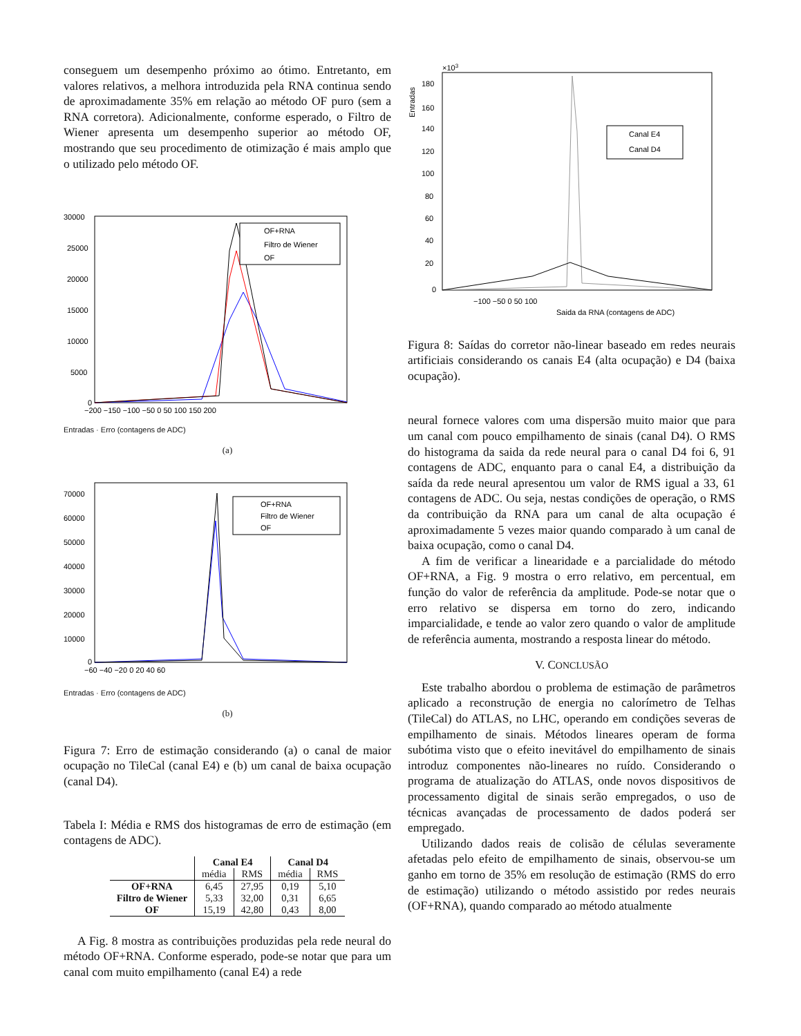conseguem um desempenho próximo ao ótimo. Entretanto, em valores relativos, a melhora introduzida pela RNA continua sendo de aproximadamente 35% em relação ao método OF puro (sem a RNA corretora). Adicionalmente, conforme esperado, o Filtro de Wiener apresenta um desempenho superior ao método OF, mostrando que seu procedimento de otimização é mais amplo que o utilizado pelo método OF.
30000
25000
20000
15000
10000
5000
0
−200 −150 −100 −50 0 50 100 150 200
OF+RNA
Filtro de Wiener
OF
Entradas · Erro (contagens de ADC)
(a)
70000
60000
50000
40000
30000
20000
10000
0
−60 −40 −20 0 20 40 60
OF+RNA
Filtro de Wiener
OF
Entradas · Erro (contagens de ADC)
(b)
Figura 7: Erro de estimação considerando (a) o canal de maior ocupação no TileCal (canal E4) e (b) um canal de baixa ocupação (canal D4).
Tabela I: Média e RMS dos histogramas de erro de estimação (em contagens de ADC).
| | Canal E4 | | Canal D4 | |
| --- | --- | --- | --- | --- |
| | média | RMS | média | RMS |
| OF+RNA | 6,45 | 27,95 | 0,19 | 5,10 |
| Filtro de Wiener | 5,33 | 32,00 | 0,31 | 6,65 |
| OF | 15,19 | 42,80 | 0,43 | 8,00 |
A Fig. 8 mostra as contribuições produzidas pela rede neural do método OF+RNA. Conforme esperado, pode-se notar que para um canal com muito empilhamento (canal E4) a rede
×103
180
160
140
120
100
80
60
40
20
0
−100 −50 0 50 100
Saida da RNA (contagens de ADC)
Canal E4
Canal D4
Entradas
Figura 8: Saídas do corretor não-linear baseado em redes neurais artificiais considerando os canais E4 (alta ocupação) e D4 (baixa ocupação).
neural fornece valores com uma dispersão muito maior que para um canal com pouco empilhamento de sinais (canal D4). O RMS do histograma da saida da rede neural para o canal D4 foi 6, 91 contagens de ADC, enquanto para o canal E4, a distribuição da saída da rede neural apresentou um valor de RMS igual a 33, 61 contagens de ADC. Ou seja, nestas condições de operação, o RMS da contribuição da RNA para um canal de alta ocupação é aproximadamente 5 vezes maior quando comparado à um canal de baixa ocupação, como o canal D4.
A fim de verificar a linearidade e a parcialidade do método OF+RNA, a Fig. 9 mostra o erro relativo, em percentual, em função do valor de referência da amplitude. Pode-se notar que o erro relativo se dispersa em torno do zero, indicando imparcialidade, e tende ao valor zero quando o valor de amplitude de referência aumenta, mostrando a resposta linear do método.
V. CONCLUSÃO
Este trabalho abordou o problema de estimação de parâmetros aplicado a reconstrução de energia no calorímetro de Telhas (TileCal) do ATLAS, no LHC, operando em condições severas de empilhamento de sinais. Métodos lineares operam de forma subótima visto que o efeito inevitável do empilhamento de sinais introduz componentes não-lineares no ruído. Considerando o programa de atualização do ATLAS, onde novos dispositivos de processamento digital de sinais serão empregados, o uso de técnicas avançadas de processamento de dados poderá ser empregado.
Utilizando dados reais de colisão de células severamente afetadas pelo efeito de empilhamento de sinais, observou-se um ganho em torno de 35% em resolução de estimação (RMS do erro de estimação) utilizando o método assistido por redes neurais (OF+RNA), quando comparado ao método atualmente